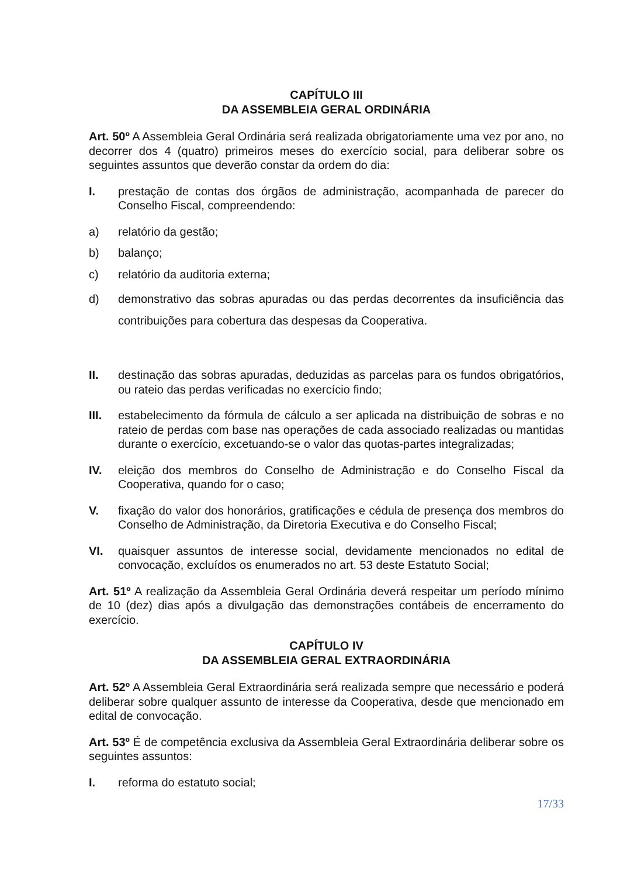CAPÍTULO III
DA ASSEMBLEIA GERAL ORDINÁRIA
Art. 50º A Assembleia Geral Ordinária será realizada obrigatoriamente uma vez por ano, no decorrer dos 4 (quatro) primeiros meses do exercício social, para deliberar sobre os seguintes assuntos que deverão constar da ordem do dia:
I. prestação de contas dos órgãos de administração, acompanhada de parecer do Conselho Fiscal, compreendendo:
a) relatório da gestão;
b) balanço;
c) relatório da auditoria externa;
d) demonstrativo das sobras apuradas ou das perdas decorrentes da insuficiência das contribuições para cobertura das despesas da Cooperativa.
II. destinação das sobras apuradas, deduzidas as parcelas para os fundos obrigatórios, ou rateio das perdas verificadas no exercício findo;
III. estabelecimento da fórmula de cálculo a ser aplicada na distribuição de sobras e no rateio de perdas com base nas operações de cada associado realizadas ou mantidas durante o exercício, excetuando-se o valor das quotas-partes integralizadas;
IV. eleição dos membros do Conselho de Administração e do Conselho Fiscal da Cooperativa, quando for o caso;
V. fixação do valor dos honorários, gratificações e cédula de presença dos membros do Conselho de Administração, da Diretoria Executiva e do Conselho Fiscal;
VI. quaisquer assuntos de interesse social, devidamente mencionados no edital de convocação, excluídos os enumerados no art. 53 deste Estatuto Social;
Art. 51º A realização da Assembleia Geral Ordinária deverá respeitar um período mínimo de 10 (dez) dias após a divulgação das demonstrações contábeis de encerramento do exercício.
CAPÍTULO IV
DA ASSEMBLEIA GERAL EXTRAORDINÁRIA
Art. 52º A Assembleia Geral Extraordinária será realizada sempre que necessário e poderá deliberar sobre qualquer assunto de interesse da Cooperativa, desde que mencionado em edital de convocação.
Art. 53º É de competência exclusiva da Assembleia Geral Extraordinária deliberar sobre os seguintes assuntos:
I. reforma do estatuto social;
17/33